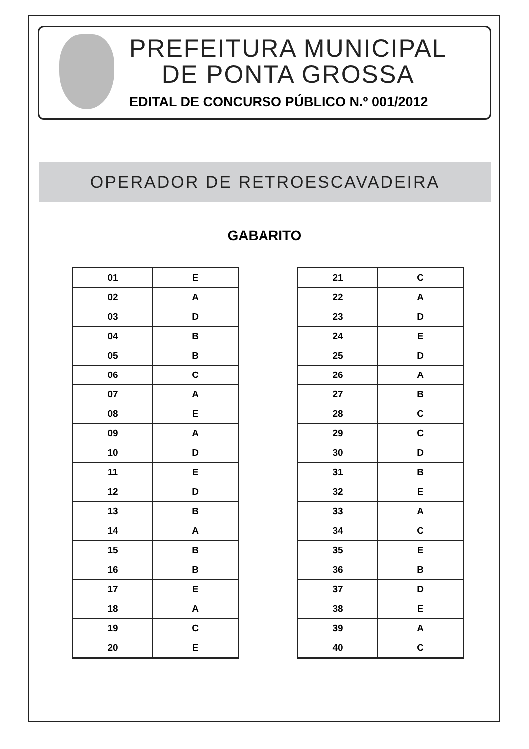PREFEITURA MUNICIPAL
DE PONTA GROSSA
EDITAL DE CONCURSO PÚBLICO N.º 001/2012
OPERADOR DE RETROESCAVADEIRA
GABARITO
| 01 | E |
| 02 | A |
| 03 | D |
| 04 | B |
| 05 | B |
| 06 | C |
| 07 | A |
| 08 | E |
| 09 | A |
| 10 | D |
| 11 | E |
| 12 | D |
| 13 | B |
| 14 | A |
| 15 | B |
| 16 | B |
| 17 | E |
| 18 | A |
| 19 | C |
| 20 | E |
| 21 | C |
| 22 | A |
| 23 | D |
| 24 | E |
| 25 | D |
| 26 | A |
| 27 | B |
| 28 | C |
| 29 | C |
| 30 | D |
| 31 | B |
| 32 | E |
| 33 | A |
| 34 | C |
| 35 | E |
| 36 | B |
| 37 | D |
| 38 | E |
| 39 | A |
| 40 | C |